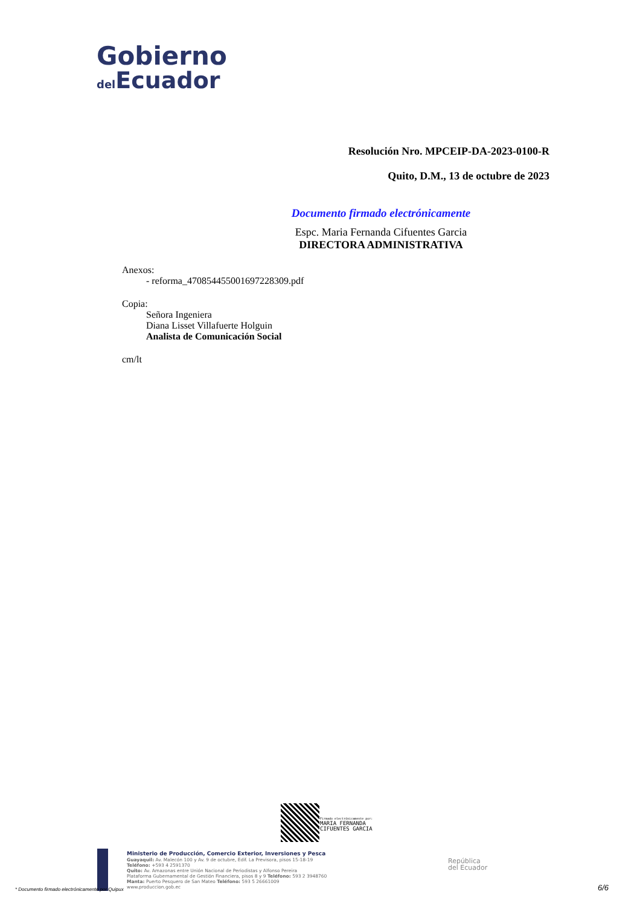Gobierno
del Ecuador
Resolución Nro. MPCEIP-DA-2023-0100-R
Quito, D.M., 13 de octubre de 2023
Documento firmado electrónicamente
Espc. Maria Fernanda Cifuentes Garcia
DIRECTORA ADMINISTRATIVA
Anexos:
- reforma_470854455001697228309.pdf
Copia:
Señora Ingeniera
Diana Lisset Villafuerte Holguin
Analista de Comunicación Social
cm/lt
Firmado electrónicamente por:
MARIA FERNANDA
CIFUENTES GARCIA
Ministerio de Producción, Comercio Exterior, Inversiones y Pesca
Guayaquil: Av. Malecón 100 y Av. 9 de octubre, Edif. La Previsora, pisos 15-18-19
Teléfono: +593 4 2591370
Quito: Av. Amazonas entre Unión Nacional de Periodistas y Alfonso Pereira
Plataforma Gubernamental de Gestión Financiera, pisos 8 y 9 Teléfono: 593 2 3948760
Manta: Puerto Pesquero de San Mateo Teléfono: 593 5 26661009
www.produccion.gob.ec
República
del Ecuador
* Documento firmado electrónicamente por Quipux
6/6